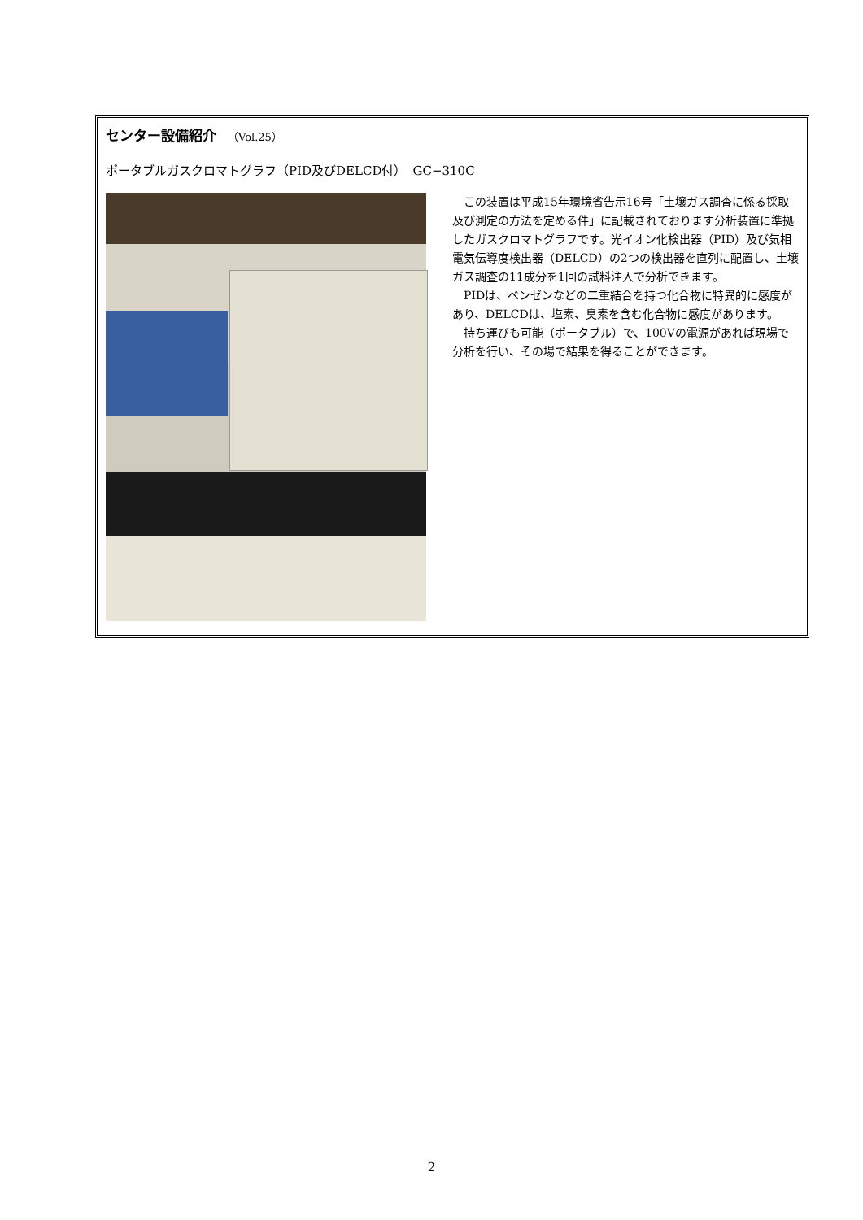センター設備紹介 （Vol.25）
ポータブルガスクロマトグラフ（PID及びDELCD付）　GC−310C
この装置は平成15年環境省告示16号「土壌ガス調査に係る採取及び測定の方法を定める件」に記載されております分析装置に準拠したガスクロマトグラフです。光イオン化検出器（PID）及び気相電気伝導度検出器（DELCD）の2つの検出器を直列に配置し、土壌ガス調査の11成分を1回の試料注入で分析できます。
PIDは、ベンゼンなどの二重結合を持つ化合物に特異的に感度があり、DELCDは、塩素、臭素を含む化合物に感度があります。
持ち運びも可能（ポータブル）で、100Vの電源があれば現場で分析を行い、その場で結果を得ることができます。
2